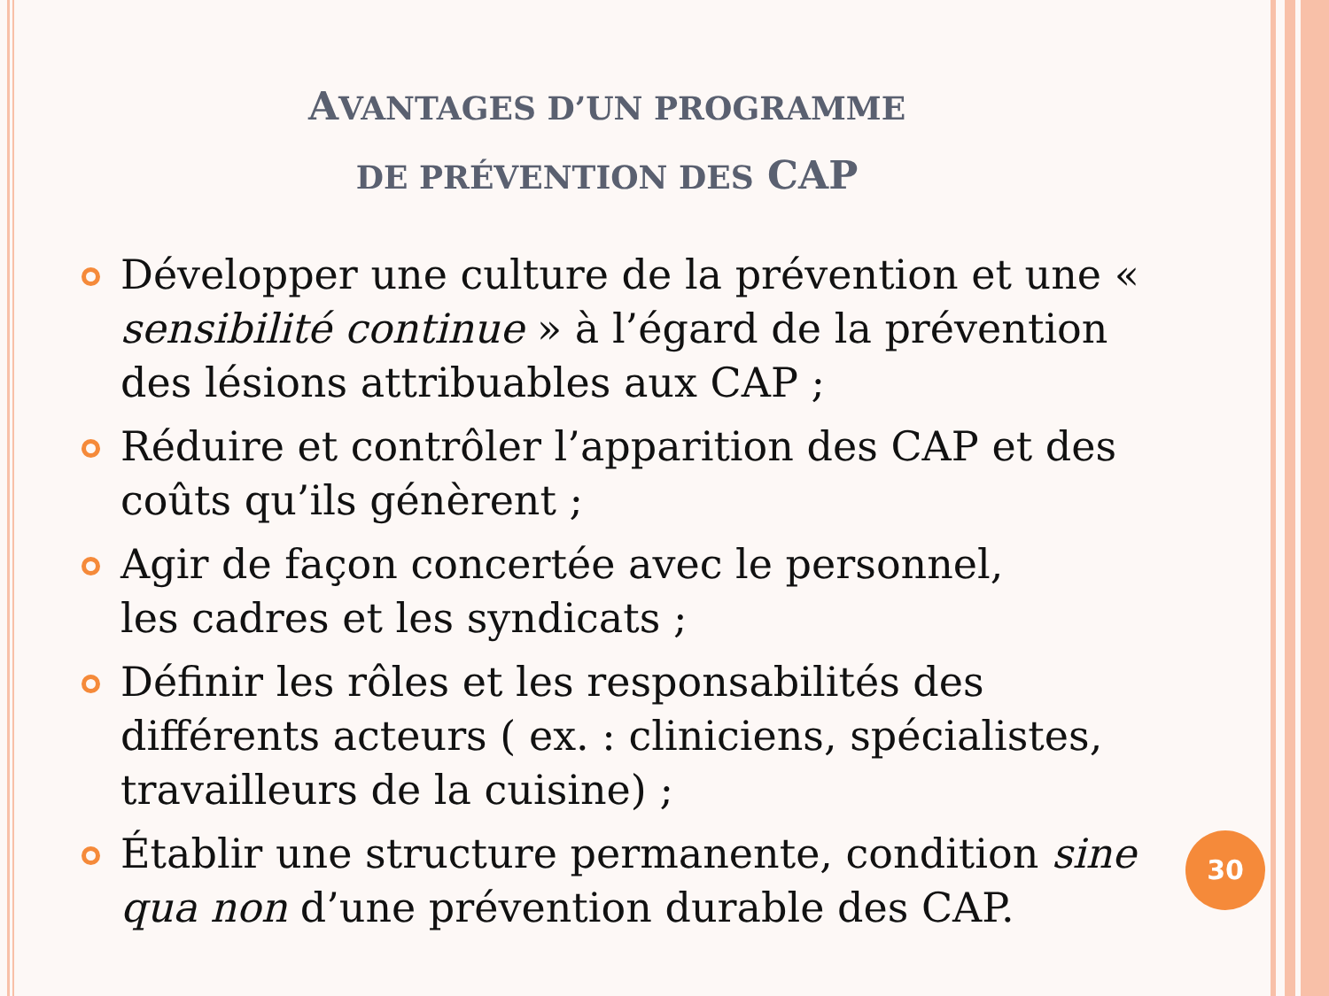AVANTAGES D’UN PROGRAMME
DE PRÉVENTION DES CAP
Développer une culture de la prévention et une « sensibilité continue » à l’égard de la prévention des lésions attribuables aux CAP ;
Réduire et contrôler l’apparition des CAP et des coûts qu’ils génèrent ;
Agir de façon concertée avec le personnel,
les cadres et les syndicats ;
Définir les rôles et les responsabilités des différents acteurs ( ex. : cliniciens, spécialistes, travailleurs de la cuisine) ;
Établir une structure permanente, condition sine qua non d’une prévention durable des CAP.
30